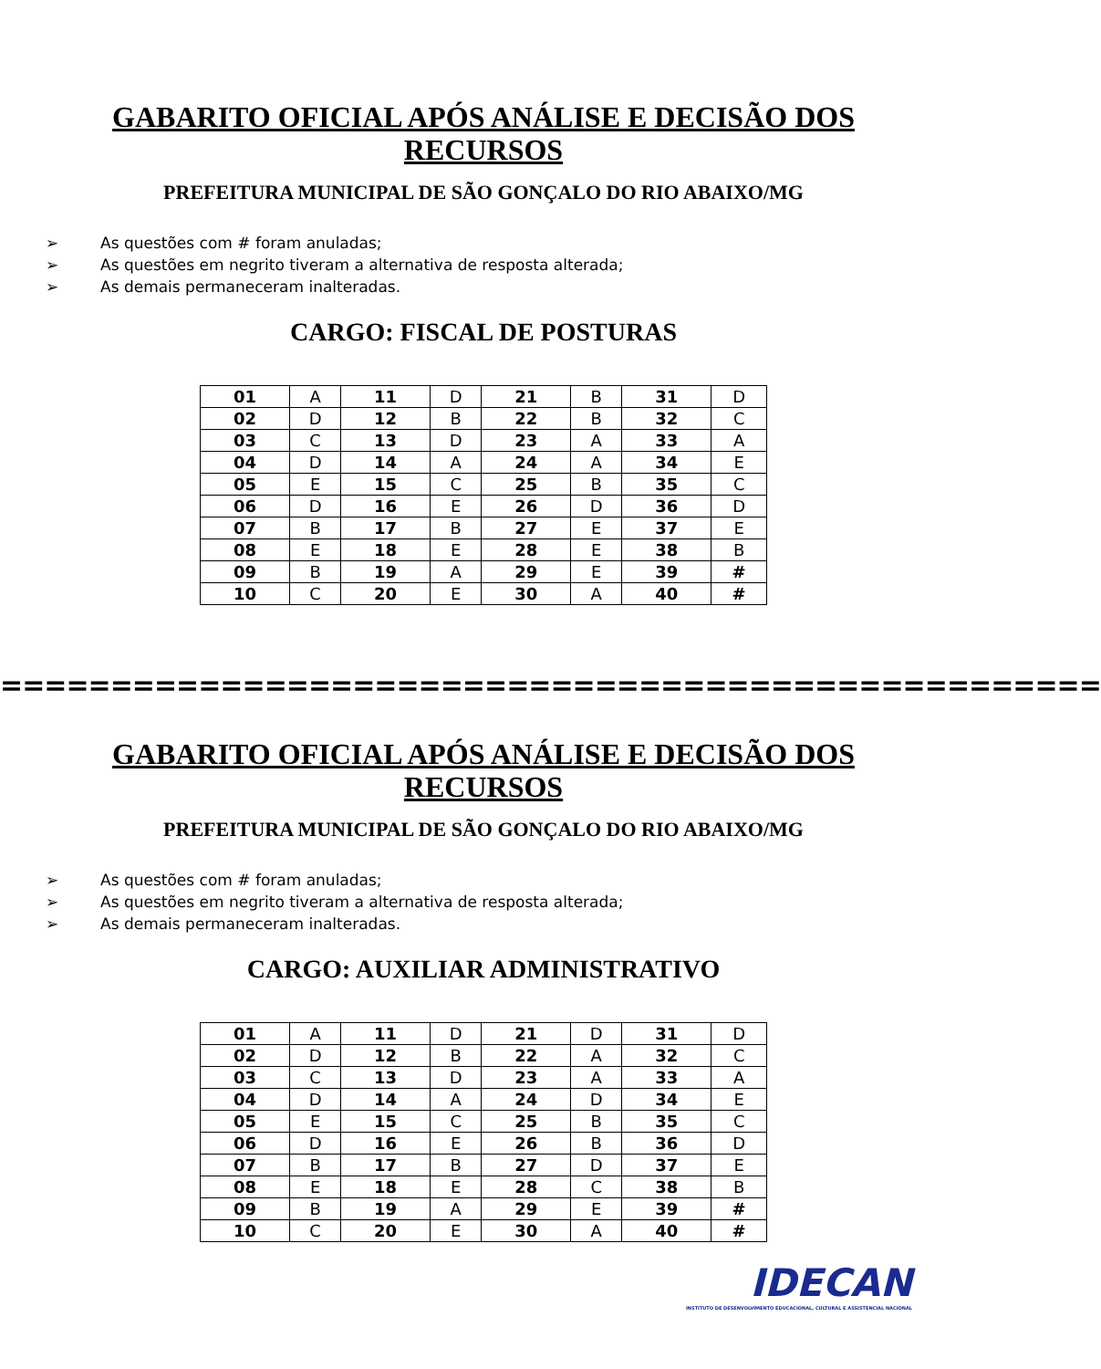GABARITO OFICIAL APÓS ANÁLISE E DECISÃO DOS RECURSOS
PREFEITURA MUNICIPAL DE SÃO GONÇALO DO RIO ABAIXO/MG
➢ As questões com # foram anuladas;
➢ As questões em negrito tiveram a alternativa de resposta alterada;
➢ As demais permaneceram inalteradas.
CARGO: FISCAL DE POSTURAS
| 01 | A | 11 | D | 21 | B | 31 | D |
| 02 | D | 12 | B | 22 | B | 32 | C |
| 03 | C | 13 | D | 23 | A | 33 | A |
| 04 | D | 14 | A | 24 | A | 34 | E |
| 05 | E | 15 | C | 25 | B | 35 | C |
| 06 | D | 16 | E | 26 | D | 36 | D |
| 07 | B | 17 | B | 27 | E | 37 | E |
| 08 | E | 18 | E | 28 | E | 38 | B |
| 09 | B | 19 | A | 29 | E | 39 | # |
| 10 | C | 20 | E | 30 | A | 40 | # |
==================================================
GABARITO OFICIAL APÓS ANÁLISE E DECISÃO DOS RECURSOS
PREFEITURA MUNICIPAL DE SÃO GONÇALO DO RIO ABAIXO/MG
➢ As questões com # foram anuladas;
➢ As questões em negrito tiveram a alternativa de resposta alterada;
➢ As demais permaneceram inalteradas.
CARGO: AUXILIAR ADMINISTRATIVO
| 01 | A | 11 | D | 21 | D | 31 | D |
| 02 | D | 12 | B | 22 | A | 32 | C |
| 03 | C | 13 | D | 23 | A | 33 | A |
| 04 | D | 14 | A | 24 | D | 34 | E |
| 05 | E | 15 | C | 25 | B | 35 | C |
| 06 | D | 16 | E | 26 | B | 36 | D |
| 07 | B | 17 | B | 27 | D | 37 | E |
| 08 | E | 18 | E | 28 | C | 38 | B |
| 09 | B | 19 | A | 29 | E | 39 | # |
| 10 | C | 20 | E | 30 | A | 40 | # |
IDECAN
INSTITUTO DE DESENVOLVIMENTO EDUCACIONAL, CULTURAL E ASSISTENCIAL NACIONAL